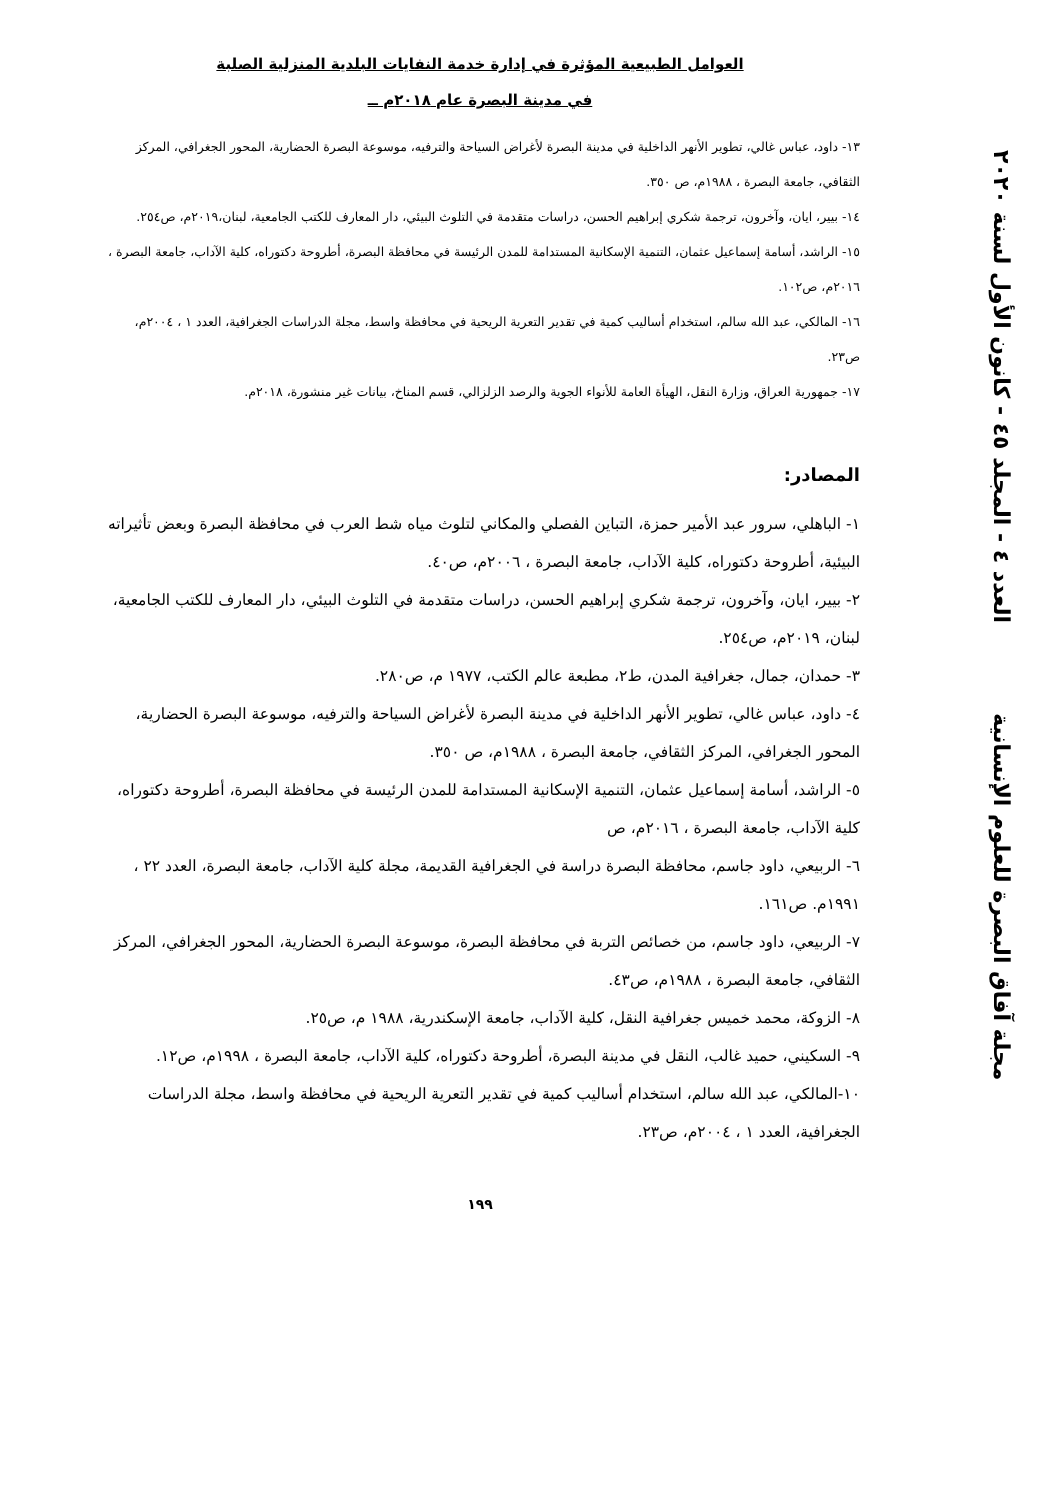العوامل الطبيعية المؤثرة في إدارة خدمة النفايات البلدية المنزلية الصلبة
في مدينة البصرة عام ٢٠١٨م ــ
١٣- داود، عباس غالي، تطوير الأنهر الداخلية في مدينة البصرة لأغراض السياحة والترفيه، موسوعة البصرة الحضارية، المحور الجغرافي، المركز الثقافي، جامعة البصرة ، ١٩٨٨م، ص ٣٥٠.
١٤- بيير، ايان، وآخرون، ترجمة شكري إبراهيم الحسن، دراسات متقدمة في التلوث البيئي، دار المعارف للكتب الجامعية، لبنان،٢٠١٩م، ص٢٥٤.
١٥- الراشد، أسامة إسماعيل عثمان، التنمية الإسكانية المستدامة للمدن الرئيسة في محافظة البصرة، أطروحة دكتوراه، كلية الآداب، جامعة البصرة ، ٢٠١٦م، ص١٠٢.
١٦- المالكي، عبد الله سالم، استخدام أساليب كمية في تقدير التعرية الريحية في محافظة واسط، مجلة الدراسات الجغرافية، العدد ١ ، ٢٠٠٤م، ص٢٣.
١٧- جمهورية العراق، وزارة النقل، الهيأة العامة للأنواء الجوية والرصد الزلزالي، قسم المناخ، بيانات غير منشورة، ٢٠١٨م.
المصادر:
١- الباهلي، سرور عبد الأمير حمزة، التباين الفصلي والمكاني لتلوث مياه شط العرب في محافظة البصرة وبعض تأثيراته البيئية، أطروحة دكتوراه، كلية الآداب، جامعة البصرة ، ٢٠٠٦م، ص٤٠.
٢- بيير، ايان، وآخرون، ترجمة شكري إبراهيم الحسن، دراسات متقدمة في التلوث البيئي، دار المعارف للكتب الجامعية، لبنان، ٢٠١٩م، ص٢٥٤.
٣- حمدان، جمال، جغرافية المدن، ط٢، مطبعة عالم الكتب، ١٩٧٧ م، ص٢٨٠.
٤- داود، عباس غالي، تطوير الأنهر الداخلية في مدينة البصرة لأغراض السياحة والترفيه، موسوعة البصرة الحضارية، المحور الجغرافي، المركز الثقافي، جامعة البصرة ، ١٩٨٨م، ص ٣٥٠.
٥- الراشد، أسامة إسماعيل عثمان، التنمية الإسكانية المستدامة للمدن الرئيسة في محافظة البصرة، أطروحة دكتوراه، كلية الآداب، جامعة البصرة ، ٢٠١٦م، ص
٦- الربيعي، داود جاسم، محافظة البصرة دراسة في الجغرافية القديمة، مجلة كلية الآداب، جامعة البصرة، العدد ٢٢ ، ١٩٩١م. ص١٦١.
٧- الربيعي، داود جاسم، من خصائص التربة في محافظة البصرة، موسوعة البصرة الحضارية، المحور الجغرافي، المركز الثقافي، جامعة البصرة ، ١٩٨٨م، ص٤٣.
٨- الزوكة، محمد خميس جغرافية النقل، كلية الآداب، جامعة الإسكندرية، ١٩٨٨ م، ص٢٥.
٩- السكيني، حميد غالب، النقل في مدينة البصرة، أطروحة دكتوراه، كلية الآداب، جامعة البصرة ، ١٩٩٨م، ص١٢.
١٠-المالكي، عبد الله سالم، استخدام أساليب كمية في تقدير التعرية الريحية في محافظة واسط، مجلة الدراسات الجغرافية، العدد ١ ، ٢٠٠٤م، ص٢٣.
١٩٩
العدد ٤ - المجلد ٤٥ - كانون الأول لسنة ٢٠٢٠
مجلة آفاق البصرة للعلوم الإنسانية